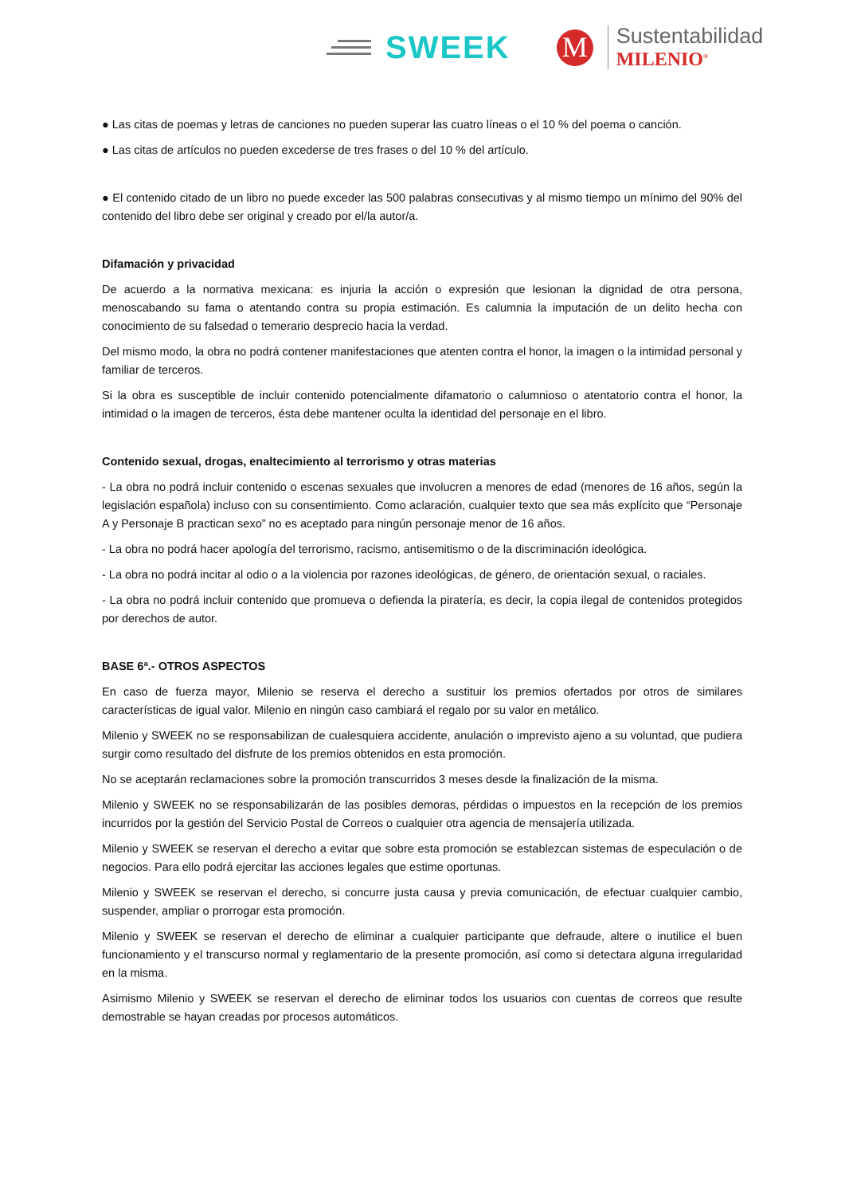SWEEK
M
Sustentabilidad
MILENIO<sup>®</sup>
● Las citas de poemas y letras de canciones no pueden superar las cuatro líneas o el 10 % del poema o canción.
● Las citas de artículos no pueden excederse de tres frases o del 10 % del artículo.
● El contenido citado de un libro no puede exceder las 500 palabras consecutivas y al mismo tiempo un mínimo del 90% del contenido del libro debe ser original y creado por el/la autor/a.
Difamación y privacidad
De acuerdo a la normativa mexicana: es injuria la acción o expresión que lesionan la dignidad de otra persona, menoscabando su fama o atentando contra su propia estimación. Es calumnia la imputación de un delito hecha con conocimiento de su falsedad o temerario desprecio hacia la verdad.
Del mismo modo, la obra no podrá contener manifestaciones que atenten contra el honor, la imagen o la intimidad personal y familiar de terceros.
Si la obra es susceptible de incluir contenido potencialmente difamatorio o calumnioso o atentatorio contra el honor, la intimidad o la imagen de terceros, ésta debe mantener oculta la identidad del personaje en el libro.
Contenido sexual, drogas, enaltecimiento al terrorismo y otras materias
- La obra no podrá incluir contenido o escenas sexuales que involucren a menores de edad (menores de 16 años, según la legislación española) incluso con su consentimiento. Como aclaración, cualquier texto que sea más explícito que “Personaje A y Personaje B practican sexo” no es aceptado para ningún personaje menor de 16 años.
- La obra no podrá hacer apología del terrorismo, racismo, antisemitismo o de la discriminación ideológica.
- La obra no podrá incitar al odio o a la violencia por razones ideológicas, de género, de orientación sexual, o raciales.
- La obra no podrá incluir contenido que promueva o defienda la piratería, es decir, la copia ilegal de contenidos protegidos por derechos de autor.
BASE 6ª.- OTROS ASPECTOS
En caso de fuerza mayor, Milenio se reserva el derecho a sustituir los premios ofertados por otros de similares características de igual valor. Milenio en ningún caso cambiará el regalo por su valor en metálico.
Milenio y SWEEK no se responsabilizan de cualesquiera accidente, anulación o imprevisto ajeno a su voluntad, que pudiera surgir como resultado del disfrute de los premios obtenidos en esta promoción.
No se aceptarán reclamaciones sobre la promoción transcurridos 3 meses desde la finalización de la misma.
Milenio y SWEEK no se responsabilizarán de las posibles demoras, pérdidas o impuestos en la recepción de los premios incurridos por la gestión del Servicio Postal de Correos o cualquier otra agencia de mensajería utilizada.
Milenio y SWEEK se reservan el derecho a evitar que sobre esta promoción se establezcan sistemas de especulación o de negocios. Para ello podrá ejercitar las acciones legales que estime oportunas.
Milenio y SWEEK se reservan el derecho, si concurre justa causa y previa comunicación, de efectuar cualquier cambio, suspender, ampliar o prorrogar esta promoción.
Milenio y SWEEK se reservan el derecho de eliminar a cualquier participante que defraude, altere o inutilice el buen funcionamiento y el transcurso normal y reglamentario de la presente promoción, así como si detectara alguna irregularidad en la misma.
Asimismo Milenio y SWEEK se reservan el derecho de eliminar todos los usuarios con cuentas de correos que resulte demostrable se hayan creadas por procesos automáticos.